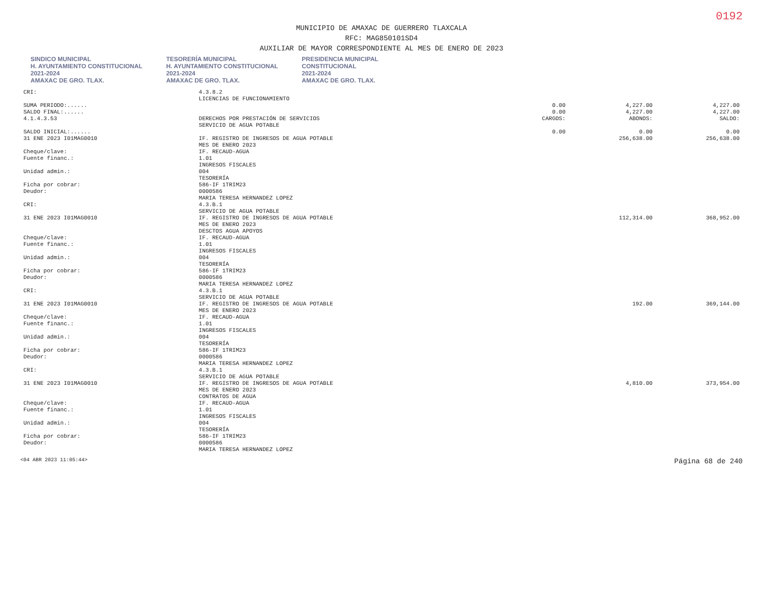0192
MUNICIPIO DE AMAXAC DE GUERRERO TLAXCALA
RFC: MAG850101SD4
AUXILIAR DE MAYOR CORRESPONDIENTE AL MES DE ENERO DE 2023
SINDICO MUNICIPAL
H. AYUNTAMIENTO CONSTITUCIONAL
2021-2024
AMAXAC DE GRO. TLAX. TESORERÍA MUNICIPAL
H. AYUNTAMIENTO CONSTITUCIONAL
2021-2024
AMAXAC DE GRO. TLAX. PRESIDENCIA MUNICIPAL
CONSTITUCIONAL
2021-2024
AMAXAC DE GRO. TLAX.
| CRI: | 4.3.8.2 | | | |
| | LICENCIAS DE FUNCIONAMIENTO | | | |
| SUMA PERIODO:...... | | 0.00 | 4,227.00 | 4,227.00 |
| SALDO FINAL:...... | | 0.00 | 4,227.00 | 4,227.00 |
| 4.1.4.3.53 | DERECHOS POR PRESTACIÓN DE SERVICIOS | CARGOS: | ABONOS: | SALDO: |
| | SERVICIO DE AGUA POTABLE | | | |
| SALDO INICIAL:...... | | 0.00 | 0.00 | 0.00 |
| 31 ENE 2023 I01MAG0010 | IF. REGISTRO DE INGRESOS DE AGUA POTABLE | | 256,638.00 | 256,638.00 |
| | MES DE ENERO 2023 | | | |
| Cheque/clave: | IF. RECAUD-AGUA | | | |
| Fuente financ.: | 1.01 | | | |
| | INGRESOS FISCALES | | | |
| Unidad admin.: | 004 | | | |
| | TESORERÍA | | | |
| Ficha por cobrar: | 586-IF 1TRIM23 | | | |
| Deudor: | 0000586 | | | |
| | MARIA TERESA HERNANDEZ LOPEZ | | | |
| CRI: | 4.3.B.1 | | | |
| | SERVICIO DE AGUA POTABLE | | | |
| 31 ENE 2023 I01MAG0010 | IF. REGISTRO DE INGRESOS DE AGUA POTABLE | | 112,314.00 | 368,952.00 |
| | MES DE ENERO 2023 | | | |
| | DESCTOS AGUA APOYOS | | | |
| Cheque/clave: | IF. RECAUD-AGUA | | | |
| Fuente financ.: | 1.01 | | | |
| | INGRESOS FISCALES | | | |
| Unidad admin.: | 004 | | | |
| | TESORERÍA | | | |
| Ficha por cobrar: | 586-IF 1TRIM23 | | | |
| Deudor: | 0000586 | | | |
| | MARIA TERESA HERNANDEZ LOPEZ | | | |
| CRI: | 4.3.B.1 | | | |
| | SERVICIO DE AGUA POTABLE | | | |
| 31 ENE 2023 I01MAG0010 | IF. REGISTRO DE INGRESOS DE AGUA POTABLE | | 192.00 | 369,144.00 |
| | MES DE ENERO 2023 | | | |
| Cheque/clave: | IF. RECAUD-AGUA | | | |
| Fuente financ.: | 1.01 | | | |
| | INGRESOS FISCALES | | | |
| Unidad admin.: | 004 | | | |
| | TESORERÍA | | | |
| Ficha por cobrar: | 586-IF 1TRIM23 | | | |
| Deudor: | 0000586 | | | |
| | MARIA TERESA HERNANDEZ LOPEZ | | | |
| CRI: | 4.3.B.1 | | | |
| | SERVICIO DE AGUA POTABLE | | | |
| 31 ENE 2023 I01MAG0010 | IF. REGISTRO DE INGRESOS DE AGUA POTABLE | | 4,810.00 | 373,954.00 |
| | MES DE ENERO 2023 | | | |
| | CONTRATOS DE AGUA | | | |
| Cheque/clave: | IF. RECAUD-AGUA | | | |
| Fuente financ.: | 1.01 | | | |
| | INGRESOS FISCALES | | | |
| Unidad admin.: | 004 | | | |
| | TESORERÍA | | | |
| Ficha por cobrar: | 586-IF 1TRIM23 | | | |
| Deudor: | 0000586 | | | |
| | MARIA TERESA HERNANDEZ LOPEZ | | | |
<04 ABR 2023 11:05:44> Página 68 de 240